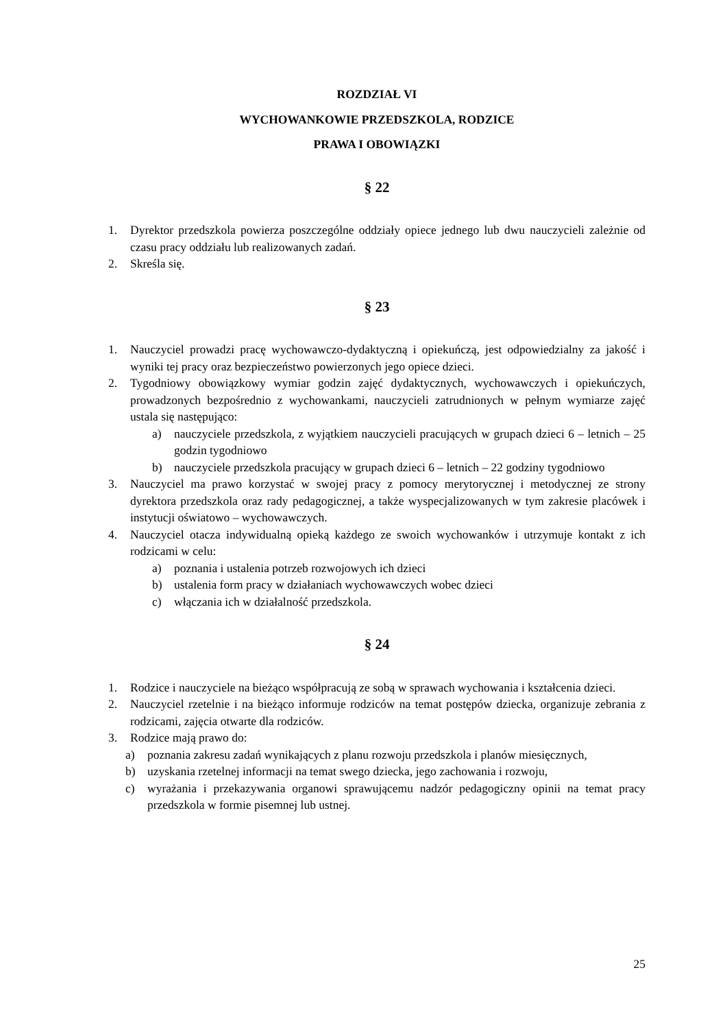ROZDZIAŁ VI
WYCHOWANKOWIE PRZEDSZKOLA, RODZICE
PRAWA I OBOWIĄZKI
§ 22
1. Dyrektor przedszkola powierza poszczególne oddziały opiece jednego lub dwu nauczycieli zależnie od czasu pracy oddziału lub realizowanych zadań.
2. Skreśla się.
§ 23
1. Nauczyciel prowadzi pracę wychowawczo-dydaktyczną i opiekuńczą, jest odpowiedzialny za jakość i wyniki tej pracy oraz bezpieczeństwo powierzonych jego opiece dzieci.
2. Tygodniowy obowiązkowy wymiar godzin zajęć dydaktycznych, wychowawczych i opiekuńczych, prowadzonych bezpośrednio z wychowankami, nauczycieli zatrudnionych w pełnym wymiarze zajęć ustala się następująco:
a) nauczyciele przedszkola, z wyjątkiem nauczycieli pracujących w grupach dzieci 6 – letnich – 25 godzin tygodniowo
b) nauczyciele przedszkola pracujący w grupach dzieci 6 – letnich – 22 godziny tygodniowo
3. Nauczyciel ma prawo korzystać w swojej pracy z pomocy merytorycznej i metodycznej ze strony dyrektora przedszkola oraz rady pedagogicznej, a także wyspecjalizowanych w tym zakresie placówek i instytucji oświatowo – wychowawczych.
4. Nauczyciel otacza indywidualną opieką każdego ze swoich wychowanków i utrzymuje kontakt z ich rodzicami w celu:
a) poznania i ustalenia potrzeb rozwojowych ich dzieci
b) ustalenia form pracy w działaniach wychowawczych wobec dzieci
c) włączania ich w działalność przedszkola.
§ 24
1. Rodzice i nauczyciele na bieżąco współpracują ze sobą w sprawach wychowania i kształcenia dzieci.
2. Nauczyciel rzetelnie i na bieżąco informuje rodziców na temat postępów dziecka, organizuje zebrania z rodzicami, zajęcia otwarte dla rodziców.
3. Rodzice mają prawo do:
a) poznania zakresu zadań wynikających z planu rozwoju przedszkola i planów miesięcznych,
b) uzyskania rzetelnej informacji na temat swego dziecka, jego zachowania i rozwoju,
c) wyrażania i przekazywania organowi sprawującemu nadzór pedagogiczny opinii na temat pracy przedszkola w formie pisemnej lub ustnej.
25